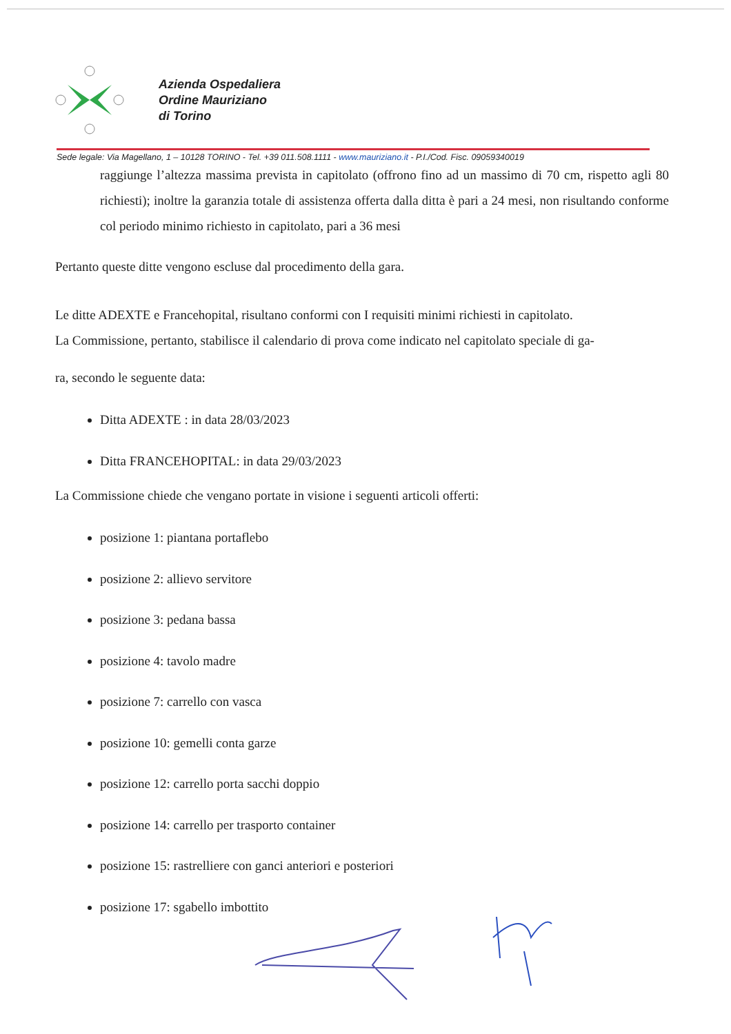Azienda Ospedaliera
Ordine Mauriziano
di Torino
Sede legale: Via Magellano, 1 – 10128 TORINO - Tel. +39 011.508.1111 - www.mauriziano.it - P.I./Cod. Fisc. 09059340019
raggiunge l’altezza massima prevista in capitolato (offrono fino ad un massimo di 70 cm, rispetto agli 80 richiesti); inoltre la garanzia totale di assistenza offerta dalla ditta è pari a 24 mesi, non risultando conforme col periodo minimo richiesto in capitolato, pari a 36 mesi
Pertanto queste ditte vengono escluse dal procedimento della gara.
Le ditte ADEXTE e Francehopital, risultano conformi con I requisiti minimi richiesti in capitolato.
La Commissione, pertanto, stabilisce il calendario di prova come indicato nel capitolato speciale di ga-
ra, secondo le seguente data:
Ditta ADEXTE : in data 28/03/2023
Ditta FRANCEHOPITAL: in data 29/03/2023
La Commissione chiede che vengano portate in visione i seguenti articoli offerti:
posizione 1: piantana portaflebo
posizione 2: allievo servitore
posizione 3: pedana bassa
posizione 4: tavolo madre
posizione 7: carrello con vasca
posizione 10: gemelli conta garze
posizione 12: carrello porta sacchi doppio
posizione 14: carrello per trasporto container
posizione 15: rastrelliere con ganci anteriori e posteriori
posizione 17: sgabello imbottito